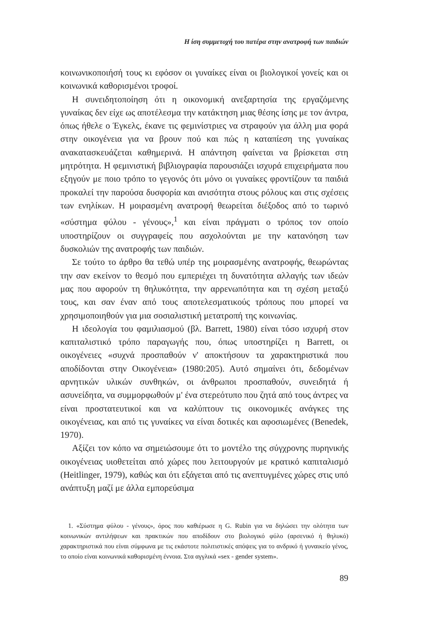Η ίση συμμετοχή του πατέρα στην ανατροφή των παιδιών
κοινωνικοποιήσή τους κι εφόσον οι γυναίκες είναι οι βιολογικοί γονείς και οι κοινωνικά καθορισμένοι τροφοί.
Η συνειδητοποίηση ότι η οικονομική ανεξαρτησία της εργαζόμενης γυναίκας δεν είχε ως αποτέλεσμα την κατάκτηση μιας θέσης ίσης με τον άντρα, όπως ήθελε ο Έγκελς, έκανε τις φεμινίστριες να στραφούν για άλλη μια φορά στην οικογένεια για να βρουν πού και πώς η καταπίεση της γυναίκας ανακατασκευάζεται καθημερινά. Η απάντηση φαίνεται να βρίσκεται στη μητρότητα. Η φεμινιστική βιβλιογραφία παρουσιάζει ισχυρά επιχειρήματα που εξηγούν με ποιο τρόπο το γεγονός ότι μόνο οι γυναίκες φροντίζουν τα παιδιά προκαλεί την παρούσα δυσφορία και ανισότητα στους ρόλους και στις σχέσεις των ενηλίκων. Η μοιρασμένη ανατροφή θεωρείται διέξοδος από το τωρινό «σύστημα φύλου - γένους»,<sup>1</sup> και είναι πράγματι ο τρόπος τον οποίο υποστηρίζουν οι συγγραφείς που ασχολούνται με την κατανόηση των δυσκολιών της ανατροφής των παιδιών.
Σε τούτο το άρθρο θα τεθώ υπέρ της μοιρασμένης ανατροφής, θεωρώντας την σαν εκείνον το θεσμό που εμπεριέχει τη δυνατότητα αλλαγής των ιδεών μας που αφορούν τη θηλυκότητα, την αρρενωπότητα και τη σχέση μεταξύ τους, και σαν έναν από τους αποτελεσματικούς τρόπους που μπορεί να χρησιμοποιηθούν για μια σοσιαλιστική μετατροπή της κοινωνίας.
Η ιδεολογία του φαμιλιασμού (βλ. Barrett, 1980) είναι τόσο ισχυρή στον καπιταλιστικό τρόπο παραγωγής που, όπως υποστηρίζει η Barrett, οι οικογένειες «συχνά προσπαθούν ν' αποκτήσουν τα χαρακτηριστικά που αποδίδονται στην Οικογένεια» (1980:205). Αυτό σημαίνει ότι, δεδομένων αρνητικών υλικών συνθηκών, οι άνθρωποι προσπαθούν, συνειδητά ή ασυνείδητα, να συμμορφωθούν μ' ένα στερεότυπο που ζητά από τους άντρες να είναι προστατευτικοί και να καλύπτουν τις οικονομικές ανάγκες της οικογένειας, και από τις γυναίκες να είναι δοτικές και αφοσιωμένες (Benedek, 1970).
Αξίζει τον κόπο να σημειώσουμε ότι το μοντέλο της σύγχρονης πυρηνικής οικογένειας υιοθετείται από χώρες που λειτουργούν με κρατικό καπιταλισμό (Heitlinger, 1979), καθώς και ότι εξάγεται από τις ανεπτυγμένες χώρες στις υπό ανάπτυξη μαζί με άλλα εμπορεύσιμα
1. «Σύστημα φύλου - γένους», όρος που καθιέρωσε η G. Rubin για να δηλώσει την ολότητα των κοινωνικών αντιλήψεων και πρακτικών που αποδίδουν στο βιολογικό φύλο (αρσενικό ή θηλυκό) χαρακτηριστικά που είναι σύμφωνα με τις εκάστοτε πολιτιστικές απόψεις για το ανδρικό ή γυναικείο γένος, το οποίο είναι κοινωνικά καθορισμένη έννοια. Στα αγγλικά «sex - gender system».
89